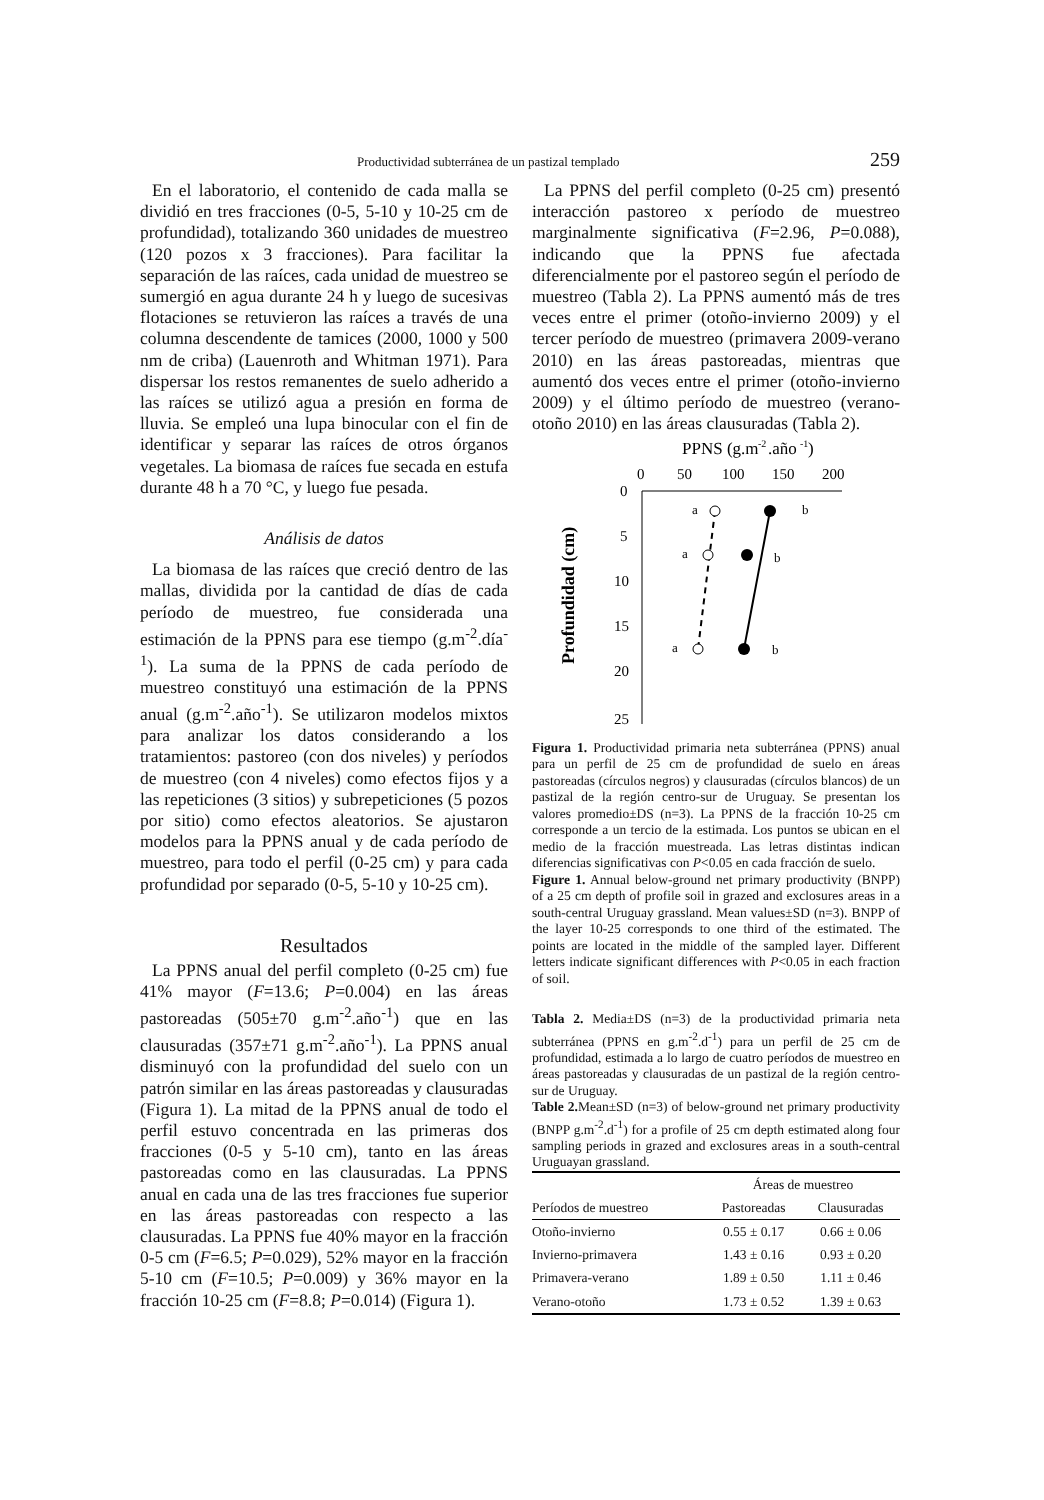Productividad subterránea de un pastizal templado 259
En el laboratorio, el contenido de cada malla se dividió en tres fracciones (0-5, 5-10 y 10-25 cm de profundidad), totalizando 360 unidades de muestreo (120 pozos x 3 fracciones). Para facilitar la separación de las raíces, cada unidad de muestreo se sumergió en agua durante 24 h y luego de sucesivas flotaciones se retuvieron las raíces a través de una columna descendente de tamices (2000, 1000 y 500 nm de criba) (Lauenroth and Whitman 1971). Para dispersar los restos remanentes de suelo adherido a las raíces se utilizó agua a presión en forma de lluvia. Se empleó una lupa binocular con el fin de identificar y separar las raíces de otros órganos vegetales. La biomasa de raíces fue secada en estufa durante 48 h a 70 °C, y luego fue pesada.
Análisis de datos
La biomasa de las raíces que creció dentro de las mallas, dividida por la cantidad de días de cada período de muestreo, fue considerada una estimación de la PPNS para ese tiempo (g.m<sup>-2</sup>.día<sup>-1</sup>). La suma de la PPNS de cada período de muestreo constituyó una estimación de la PPNS anual (g.m<sup>-2</sup>.año<sup>-1</sup>). Se utilizaron modelos mixtos para analizar los datos considerando a los tratamientos: pastoreo (con dos niveles) y períodos de muestreo (con 4 niveles) como efectos fijos y a las repeticiones (3 sitios) y subrepeticiones (5 pozos por sitio) como efectos aleatorios. Se ajustaron modelos para la PPNS anual y de cada período de muestreo, para todo el perfil (0-25 cm) y para cada profundidad por separado (0-5, 5-10 y 10-25 cm).
Resultados
La PPNS anual del perfil completo (0-25 cm) fue 41% mayor (F=13.6; P=0.004) en las áreas pastoreadas (505±70 g.m<sup>-2</sup>.año<sup>-1</sup>) que en las clausuradas (357±71 g.m<sup>-2</sup>.año<sup>-1</sup>). La PPNS anual disminuyó con la profundidad del suelo con un patrón similar en las áreas pastoreadas y clausuradas (Figura 1). La mitad de la PPNS anual de todo el perfil estuvo concentrada en las primeras dos fracciones (0-5 y 5-10 cm), tanto en las áreas pastoreadas como en las clausuradas. La PPNS anual en cada una de las tres fracciones fue superior en las áreas pastoreadas con respecto a las clausuradas. La PPNS fue 40% mayor en la fracción 0-5 cm (F=6.5; P=0.029), 52% mayor en la fracción 5-10 cm (F=10.5; P=0.009) y 36% mayor en la fracción 10-25 cm (F=8.8; P=0.014) (Figura 1).
La PPNS del perfil completo (0-25 cm) presentó interacción pastoreo x período de muestreo marginalmente significativa (F=2.96, P=0.088), indicando que la PPNS fue afectada diferencialmente por el pastoreo según el período de muestreo (Tabla 2). La PPNS aumentó más de tres veces entre el primer (otoño-invierno 2009) y el tercer período de muestreo (primavera 2009-verano 2010) en las áreas pastoreadas, mientras que aumentó dos veces entre el primer (otoño-invierno 2009) y el último período de muestreo (verano-otoño 2010) en las áreas clausuradas (Tabla 2).
PPNS (g.m
-2
.año
-1
)
0
50
100
150
200
0
5
10
15
20
25
Profundidad (cm)
a
b
a
b
a
b
Figura 1. Productividad primaria neta subterránea (PPNS) anual para un perfil de 25 cm de profundidad de suelo en áreas pastoreadas (círculos negros) y clausuradas (círculos blancos) de un pastizal de la región centro-sur de Uruguay. Se presentan los valores promedio±DS (n=3). La PPNS de la fracción 10-25 cm corresponde a un tercio de la estimada. Los puntos se ubican en el medio de la fracción muestreada. Las letras distintas indican diferencias significativas con P<0.05 en cada fracción de suelo.
Figure 1. Annual below-ground net primary productivity (BNPP) of a 25 cm depth of profile soil in grazed and exclosures areas in a south-central Uruguay grassland. Mean values±SD (n=3). BNPP of the layer 10-25 corresponds to one third of the estimated. The points are located in the middle of the sampled layer. Different letters indicate significant differences with P<0.05 in each fraction of soil.
Tabla 2. Media±DS (n=3) de la productividad primaria neta subterránea (PPNS en g.m<sup>-2</sup>.d<sup>-1</sup>) para un perfil de 25 cm de profundidad, estimada a lo largo de cuatro períodos de muestreo en áreas pastoreadas y clausuradas de un pastizal de la región centro-sur de Uruguay.
Table 2. Mean±SD (n=3) of below-ground net primary productivity (BNPP g.m<sup>-2</sup>.d<sup>-1</sup>) for a profile of 25 cm depth estimated along four sampling periods in grazed and exclosures areas in a south-central Uruguayan grassland.
| | Áreas de muestreo | |
| --- | --- | --- |
| Períodos de muestreo | Pastoreadas | Clausuradas |
| Otoño-invierno | 0.55 ± 0.17 | 0.66 ± 0.06 |
| Invierno-primavera | 1.43 ± 0.16 | 0.93 ± 0.20 |
| Primavera-verano | 1.89 ± 0.50 | 1.11 ± 0.46 |
| Verano-otoño | 1.73 ± 0.52 | 1.39 ± 0.63 |